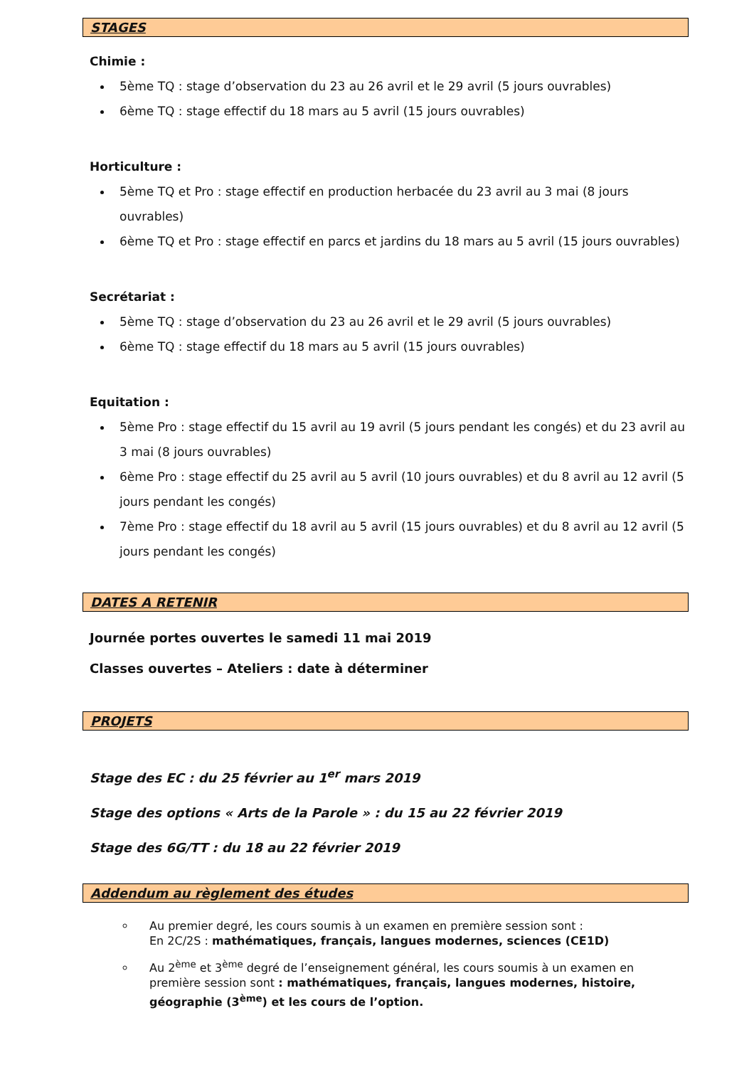STAGES
Chimie :
5ème TQ : stage d’observation du 23 au 26 avril et le 29 avril (5 jours ouvrables)
6ème TQ : stage effectif du 18 mars au 5 avril (15 jours ouvrables)
Horticulture :
5ème TQ et Pro : stage effectif en production herbacée du 23 avril au 3 mai (8 jours ouvrables)
6ème TQ et Pro : stage effectif en parcs et jardins du 18 mars au 5 avril (15 jours ouvrables)
Secrétariat :
5ème TQ : stage d’observation du 23 au 26 avril et le 29 avril (5 jours ouvrables)
6ème TQ : stage effectif du 18 mars au 5 avril (15 jours ouvrables)
Equitation :
5ème Pro : stage effectif du 15 avril au 19 avril (5 jours pendant les congés) et du 23 avril au 3 mai (8 jours ouvrables)
6ème Pro : stage effectif du 25 avril au 5 avril (10 jours ouvrables) et du 8 avril au 12 avril (5 jours pendant les congés)
7ème Pro : stage effectif du 18 avril au 5 avril (15 jours ouvrables) et du 8 avril au 12 avril (5 jours pendant les congés)
DATES A RETENIR
Journée portes ouvertes le samedi 11 mai 2019
Classes ouvertes – Ateliers : date à déterminer
PROJETS
Stage des EC : du 25 février au 1<sup>er</sup> mars 2019
Stage des options « Arts de la Parole » : du 15 au 22 février 2019
Stage des 6G/TT : du 18 au 22 février 2019
Addendum au règlement des études
Au premier degré, les cours soumis à un examen en première session sont :
En 2C/2S : mathématiques, français, langues modernes, sciences (CE1D)
Au 2<sup>ème</sup> et 3<sup>ème</sup> degré de l’enseignement général, les cours soumis à un examen en première session sont : mathématiques, français, langues modernes, histoire, géographie (3<sup>ème</sup>) et les cours de l’option.